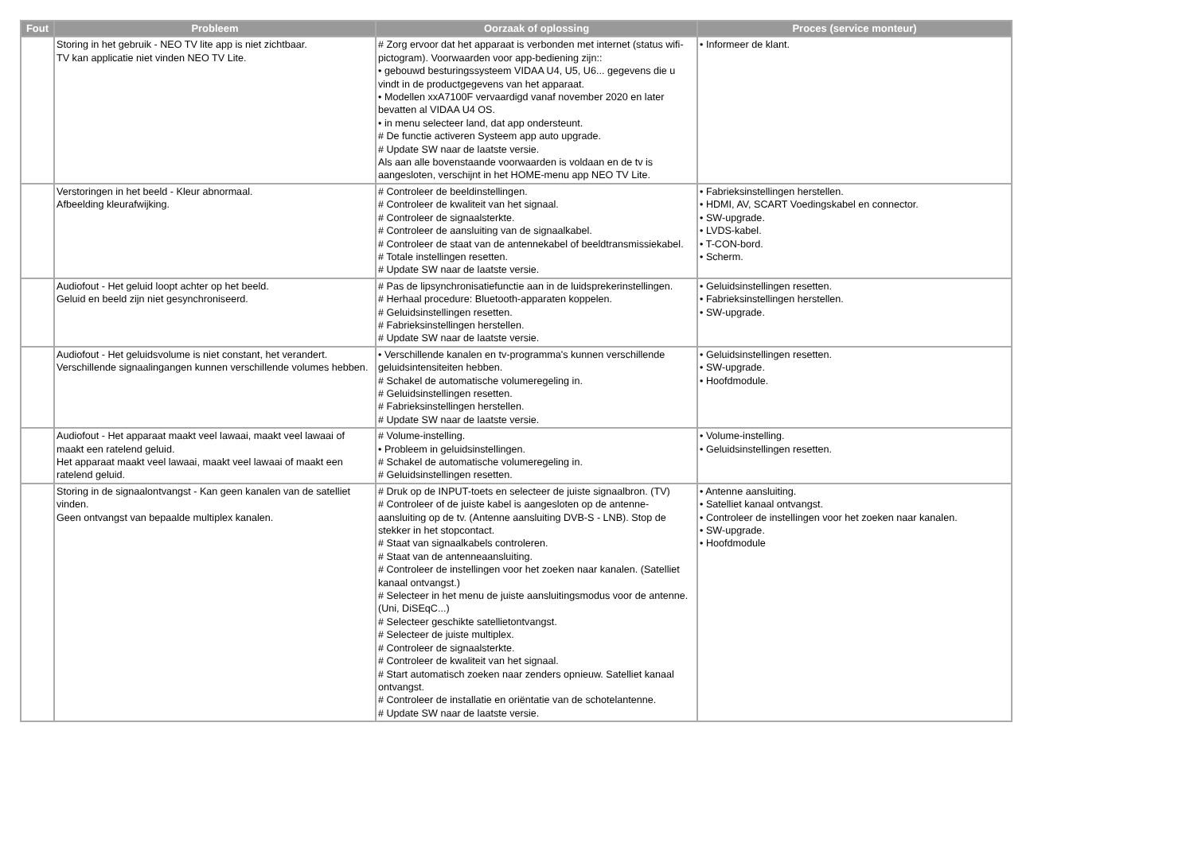| Fout | Probleem | Oorzaak of oplossing | Proces (service monteur) |
| --- | --- | --- | --- |
| | Storing in het gebruik - NEO TV lite app is niet zichtbaar. TV kan applicatie niet vinden NEO TV Lite. | # Zorg ervoor dat het apparaat is verbonden met internet (status wifi-pictogram). Voorwaarden voor app-bediening zijn:: • gebouwd besturingssysteem VIDAA U4, U5, U6... gegevens die u vindt in de productgegevens van het apparaat. • Modellen xxA7100F vervaardigd vanaf november 2020 en later bevatten al VIDAA U4 OS. • in menu selecteer land, dat app ondersteunt. # De functie activeren Systeem app auto upgrade. # Update SW naar de laatste versie. Als aan alle bovenstaande voorwaarden is voldaan en de tv is aangesloten, verschijnt in het HOME-menu app NEO TV Lite. | • Informeer de klant. |
| | Verstoringen in het beeld - Kleur abnormaal. Afbeelding kleurafwijking. | # Controleer de beeldinstellingen. # Controleer de kwaliteit van het signaal. # Controleer de signaalsterkte. # Controleer de aansluiting van de signaalkabel. # Controleer de staat van de antennekabel of beeldtransmissiekabel. # Totale instellingen resetten. # Update SW naar de laatste versie. | • Fabrieksinstellingen herstellen. • HDMI, AV, SCART Voedingskabel en connector. • SW-upgrade. • LVDS-kabel. • T-CON-bord. • Scherm. |
| | Audiofout - Het geluid loopt achter op het beeld. Geluid en beeld zijn niet gesynchroniseerd. | # Pas de lipsynchronisatiefunctie aan in de luidsprekerinstellingen. # Herhaal procedure: Bluetooth-apparaten koppelen. # Geluidsinstellingen resetten. # Fabrieksinstellingen herstellen. # Update SW naar de laatste versie. | • Geluidsinstellingen resetten. • Fabrieksinstellingen herstellen. • SW-upgrade. |
| | Audiofout - Het geluidsvolume is niet constant, het verandert. Verschillende signaalingangen kunnen verschillende volumes hebben. | • Verschillende kanalen en tv-programma's kunnen verschillende geluidsintensiteiten hebben. # Schakel de automatische volumeregeling in. # Geluidsinstellingen resetten. # Fabrieksinstellingen herstellen. # Update SW naar de laatste versie. | • Geluidsinstellingen resetten. • SW-upgrade. • Hoofdmodule. |
| | Audiofout - Het apparaat maakt veel lawaai, maakt veel lawaai of maakt een ratelend geluid. Het apparaat maakt veel lawaai, maakt veel lawaai of maakt een ratelend geluid. | # Volume-instelling. • Probleem in geluidsinstellingen. # Schakel de automatische volumeregeling in. # Geluidsinstellingen resetten. | • Volume-instelling. • Geluidsinstellingen resetten. |
| | Storing in de signaalontvangst - Kan geen kanalen van de satelliet vinden. Geen ontvangst van bepaalde multiplex kanalen. | # Druk op de INPUT-toets en selecteer de juiste signaalbron. (TV) # Controleer of de juiste kabel is aangesloten op de antenne-aansluiting op de tv. (Antenne aansluiting DVB-S - LNB). Stop de stekker in het stopcontact. # Staat van signaalkabels controleren. # Staat van de antenneaansluiting. # Controleer de instellingen voor het zoeken naar kanalen. (Satelliet kanaal ontvangst.) # Selecteer in het menu de juiste aansluitingsmodus voor de antenne. (Uni, DiSEqC...) # Selecteer geschikte satellietontvangst. # Selecteer de juiste multiplex. # Controleer de signaalsterkte. # Controleer de kwaliteit van het signaal. # Start automatisch zoeken naar zenders opnieuw. Satelliet kanaal ontvangst. # Controleer de installatie en oriëntatie van de schotelantenne. # Update SW naar de laatste versie. | • Antenne aansluiting. • Satelliet kanaal ontvangst. • Controleer de instellingen voor het zoeken naar kanalen. • SW-upgrade. • Hoofdmodule |